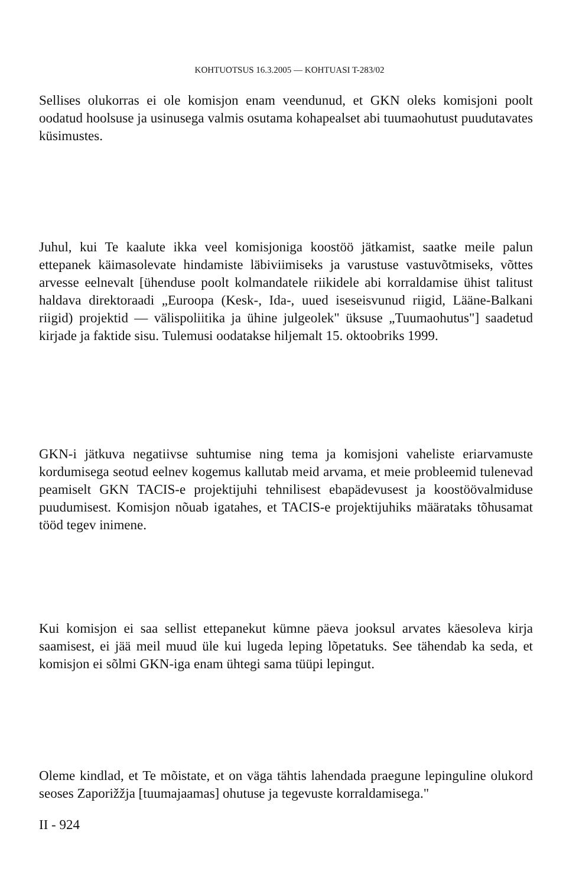KOHTUOTSUS 16.3.2005 — KOHTUASI T-283/02
Sellises olukorras ei ole komisjon enam veendunud, et GKN oleks komisjoni poolt oodatud hoolsuse ja usinusega valmis osutama kohapealset abi tuumaohutust puudutavates küsimustes.
Juhul, kui Te kaalute ikka veel komisjoniga koostöö jätkamist, saatke meile palun ettepanek käimasolevate hindamiste läbiviimiseks ja varustuse vastuvõtmiseks, võttes arvesse eelnevalt [ühenduse poolt kolmandatele riikidele abi korraldamise ühist talitust haldava direktoraadi „Euroopa (Kesk-, Ida-, uued iseseisvunud riigid, Lääne-Balkani riigid) projektid — välispoliitika ja ühine julgeolek" üksuse „Tuumaohutus"] saadetud kirjade ja faktide sisu. Tulemusi oodatakse hiljemalt 15. oktoobriks 1999.
GKN-i jätkuva negatiivse suhtumise ning tema ja komisjoni vaheliste eriarvamuste kordumisega seotud eelnev kogemus kallutab meid arvama, et meie probleemid tulenevad peamiselt GKN TACIS-e projektijuhi tehnilisest ebapädevusest ja koostöövalmiduse puudumisest. Komisjon nõuab igatahes, et TACIS-e projektijuhiks määrataks tõhusamat tööd tegev inimene.
Kui komisjon ei saa sellist ettepanekut kümne päeva jooksul arvates käesoleva kirja saamisest, ei jää meil muud üle kui lugeda leping lõpetatuks. See tähendab ka seda, et komisjon ei sõlmi GKN-iga enam ühtegi sama tüüpi lepingut.
Oleme kindlad, et Te mõistate, et on väga tähtis lahendada praegune lepinguline olukord seoses Zaporižžja [tuumajaamas] ohutuse ja tegevuste korraldamisega."
II - 924